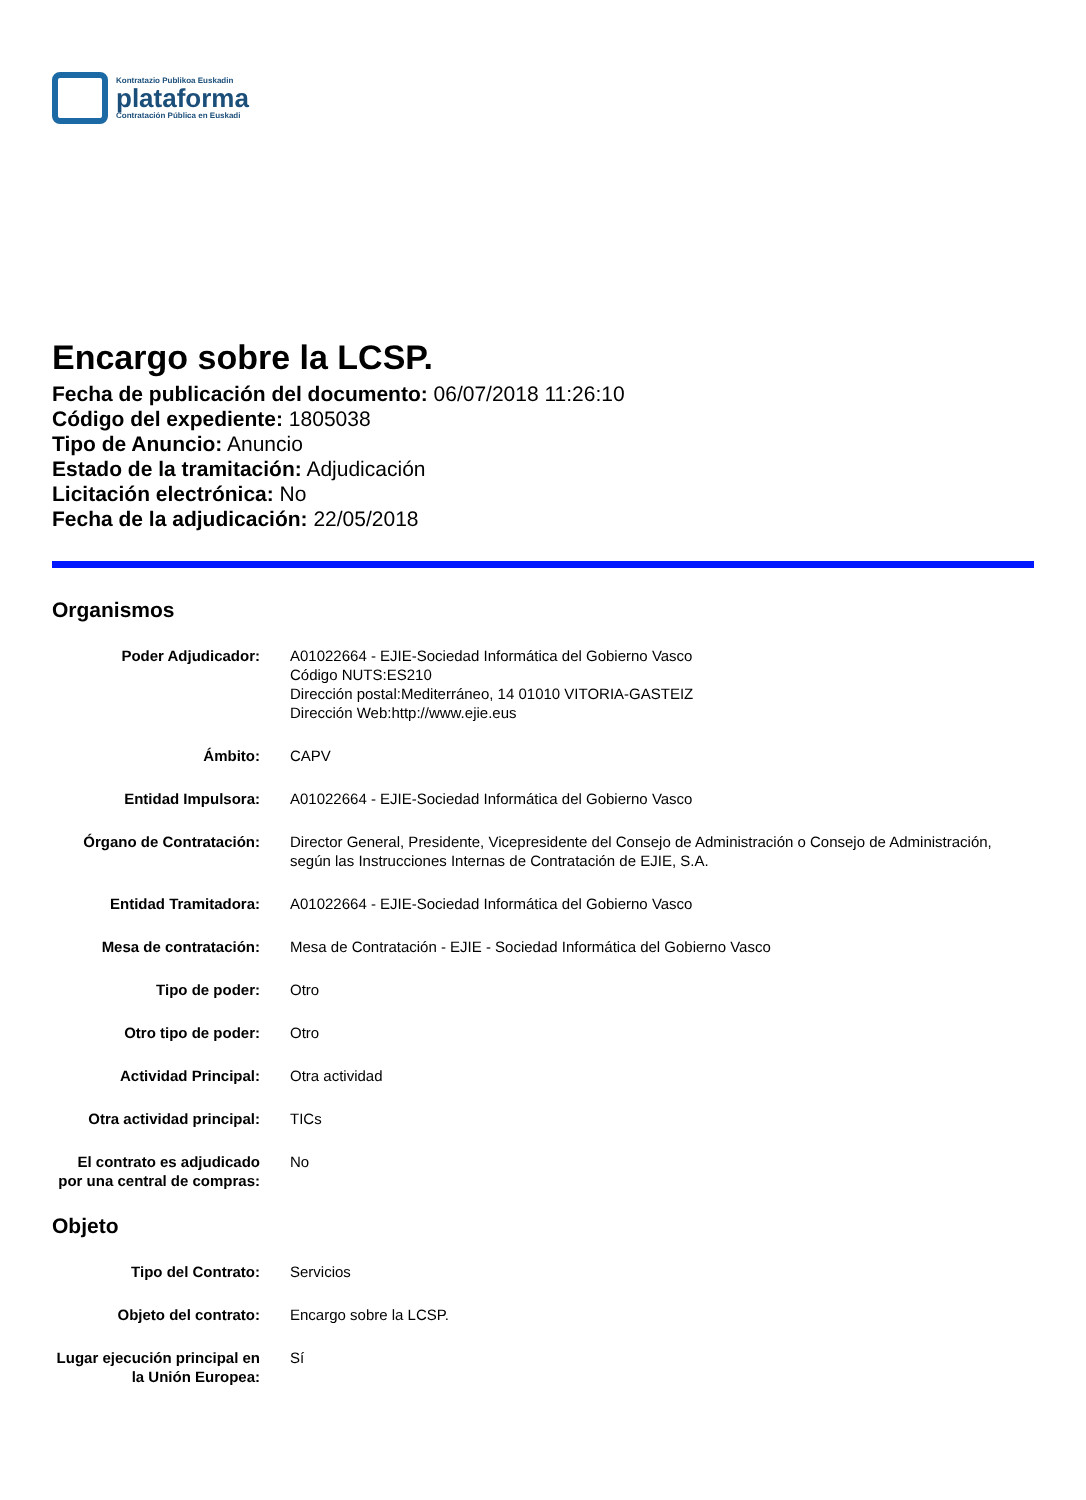Kontratazio Publikoa Euskadin
plataforma
Contratación Pública en Euskadi
Encargo sobre la LCSP.
Fecha de publicación del documento: 06/07/2018 11:26:10
Código del expediente: 1805038
Tipo de Anuncio: Anuncio
Estado de la tramitación: Adjudicación
Licitación electrónica: No
Fecha de la adjudicación: 22/05/2018
Organismos
Poder Adjudicador: A01022664 - EJIE-Sociedad Informática del Gobierno Vasco
Código NUTS:ES210
Dirección postal:Mediterráneo, 14 01010 VITORIA-GASTEIZ
Dirección Web:http://www.ejie.eus
Ámbito: CAPV
Entidad Impulsora: A01022664 - EJIE-Sociedad Informática del Gobierno Vasco
Órgano de Contratación: Director General, Presidente, Vicepresidente del Consejo de Administración o Consejo de Administración, según las Instrucciones Internas de Contratación de EJIE, S.A.
Entidad Tramitadora: A01022664 - EJIE-Sociedad Informática del Gobierno Vasco
Mesa de contratación: Mesa de Contratación - EJIE - Sociedad Informática del Gobierno Vasco
Tipo de poder: Otro
Otro tipo de poder: Otro
Actividad Principal: Otra actividad
Otra actividad principal:
TICs
El contrato es adjudicado por una central de compras:
No
Objeto
Tipo del Contrato: Servicios
Objeto del contrato: Encargo sobre la LCSP.
Lugar ejecución principal en la Unión Europea:
Sí